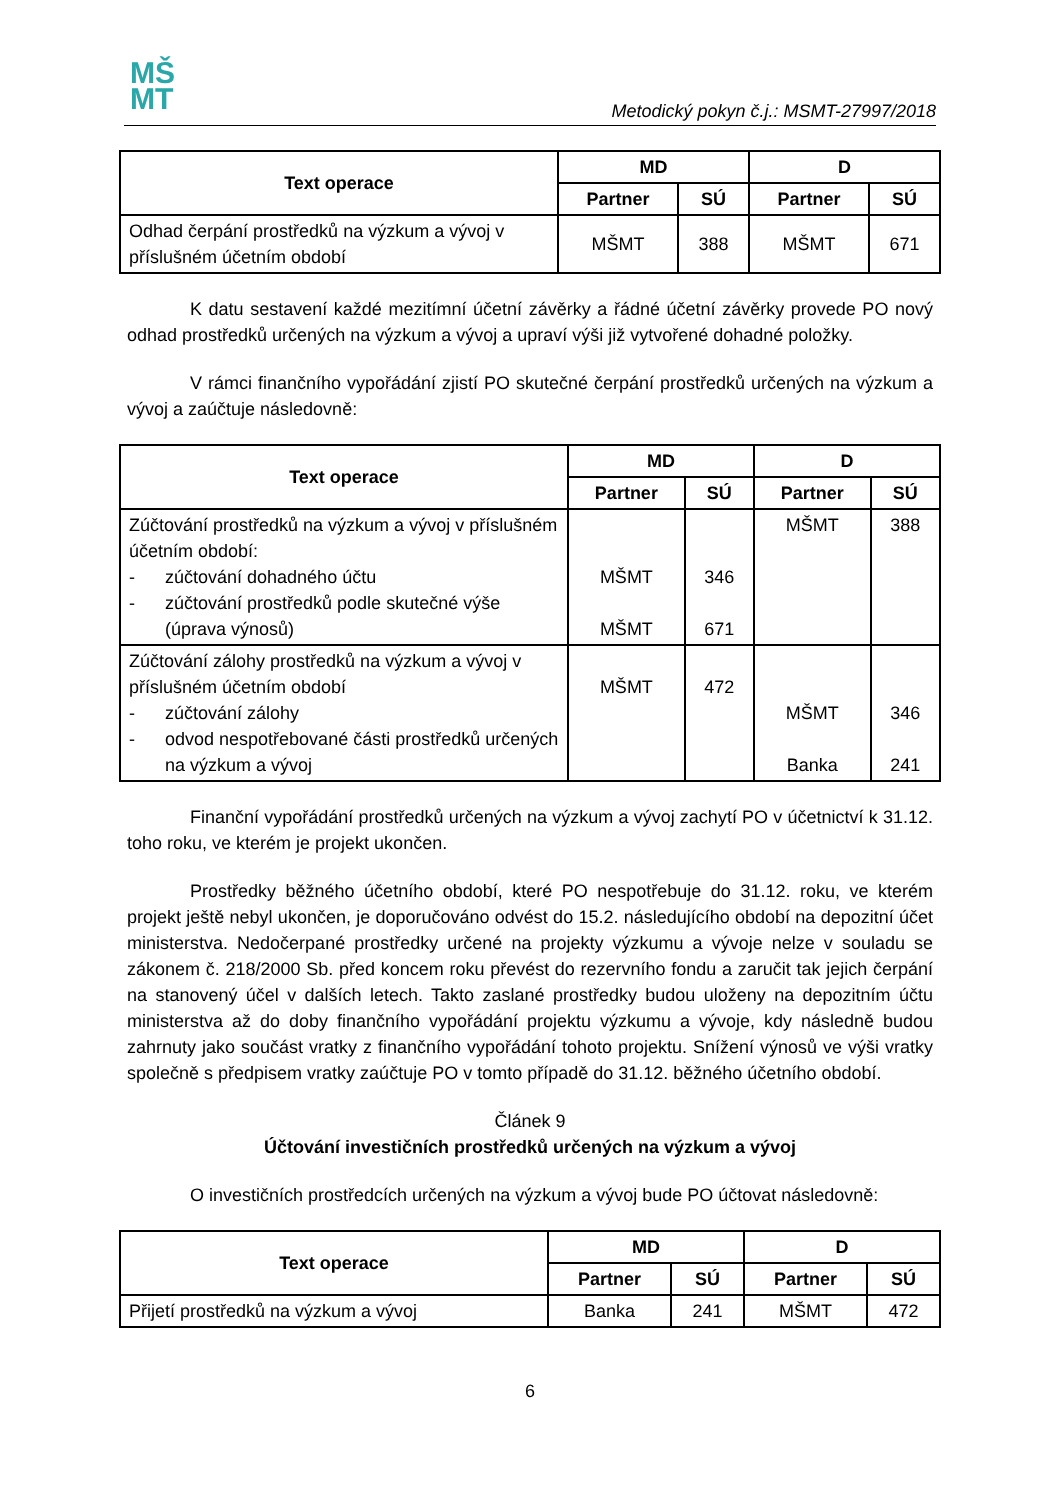MŠ
MT
Metodický pokyn č.j.: MSMT-27997/2018
| Text operace | MD | | D | |
| --- | --- | --- | --- | --- |
| | Partner | SÚ | Partner | SÚ |
| Odhad čerpání prostředků na výzkum a vývoj v příslušném účetním období | MŠMT | 388 | MŠMT | 671 |
K datu sestavení každé mezitímní účetní závěrky a řádné účetní závěrky provede PO nový odhad prostředků určených na výzkum a vývoj a upraví výši již vytvořené dohadné položky.
V rámci finančního vypořádání zjistí PO skutečné čerpání prostředků určených na výzkum a vývoj a zaúčtuje následovně:
| Text operace | MD | | D | |
| --- | --- | --- | --- | --- |
| | Partner | SÚ | Partner | SÚ |
| Zúčtování prostředků na výzkum a vývoj v příslušném účetním období: - zúčtování dohadného účtu - zúčtování prostředků podle skutečné výše (úprava výnosů) | MŠMT MŠMT | 346 671 | MŠMT | 388 |
| Zúčtování zálohy prostředků na výzkum a vývoj v příslušném účetním období - zúčtování zálohy - odvod nespotřebované části prostředků určených na výzkum a vývoj | MŠMT | 472 | MŠMT Banka | 346 241 |
Finanční vypořádání prostředků určených na výzkum a vývoj zachytí PO v účetnictví k 31.12. toho roku, ve kterém je projekt ukončen.
Prostředky běžného účetního období, které PO nespotřebuje do 31.12. roku, ve kterém projekt ještě nebyl ukončen, je doporučováno odvést do 15.2. následujícího období na depozitní účet ministerstva. Nedočerpané prostředky určené na projekty výzkumu a vývoje nelze v souladu se zákonem č. 218/2000 Sb. před koncem roku převést do rezervního fondu a zaručit tak jejich čerpání na stanovený účel v dalších letech. Takto zaslané prostředky budou uloženy na depozitním účtu ministerstva až do doby finančního vypořádání projektu výzkumu a vývoje, kdy následně budou zahrnuty jako součást vratky z finančního vypořádání tohoto projektu. Snížení výnosů ve výši vratky společně s předpisem vratky zaúčtuje PO v tomto případě do 31.12. běžného účetního období.
Článek 9
Účtování investičních prostředků určených na výzkum a vývoj
O investičních prostředcích určených na výzkum a vývoj bude PO účtovat následovně:
| Text operace | MD | | D | |
| --- | --- | --- | --- | --- |
| | Partner | SÚ | Partner | SÚ |
| Přijetí prostředků na výzkum a vývoj | Banka | 241 | MŠMT | 472 |
6